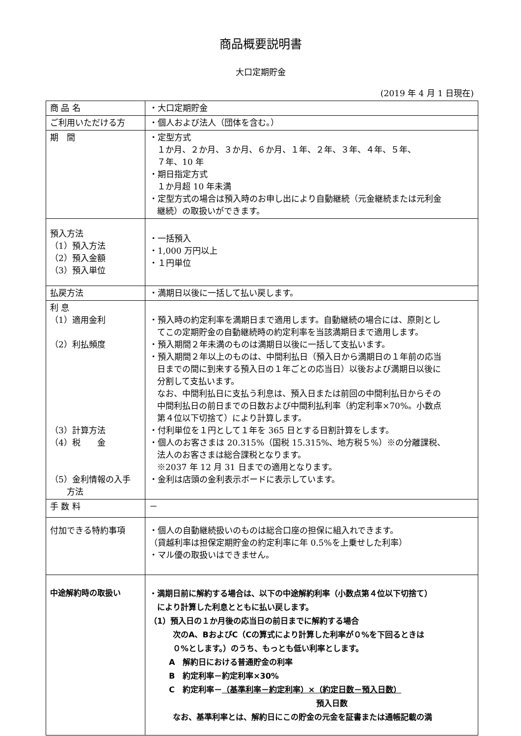商品概要説明書
大口定期貯金
(2019 年 4 月 1 日現在)
| 商 品 名 | ・大口定期貯金 |
| ご利用いただける方 | ・個人および法人（団体を含む。） |
| 期 間 | ・定型方式 １か月、２か月、３か月、６か月、１年、２年、３年、４年、５年、 ７年、10 年 ・期日指定方式 １か月超 10 年未満 ・定型方式の場合は預入時のお申し出により自動継続（元金継続または元利金 継続）の取扱いができます。 |
| 預入方法 （1）預入方法 （2）預入金額 （3）預入単位 | ・一括預入 ・1,000 万円以上 ・１円単位 |
| 払戻方法 | ・満期日以後に一括して払い戻します。 |
| 利 息 （1）適用金利 （2）利払頻度 （3）計算方法 （4）税 金 （5）金利情報の入手 方法 | ・預入時の約定利率を満期日まで適用します。自動継続の場合には、原則とし てこの定期貯金の自動継続時の約定利率を当該満期日まで適用します。 ・預入期間２年未満のものは満期日以後に一括して支払います。 ・預入期間２年以上のものは、中間利払日（預入日から満期日の１年前の応当 日までの間に到来する預入日の１年ごとの応当日）以後および満期日以後に 分割して支払います。 なお、中間利払日に支払う利息は、預入日または前回の中間利払日からその 中間利払日の前日までの日数および中間利払利率（約定利率×70%。小数点 第４位以下切捨て）により計算します。 ・付利単位を１円として１年を 365 日とする日割計算をします。 ・個人のお客さまは 20.315%（国税 15.315%、地方税５%）※の分離課税、 法人のお客さまは総合課税となります。 ※2037 年 12 月 31 日までの適用となります。 ・金利は店頭の金利表示ボードに表示しています。 |
| 手 数 料 | － |
| 付加できる特約事項 | ・個人の自動継続扱いのものは総合口座の担保に組入れできます。 （貸越利率は担保定期貯金の約定利率に年 0.5%を上乗せした利率） ・マル優の取扱いはできません。 |
| 中途解約時の取扱い | ・満期日前に解約する場合は、以下の中途解約利率（小数点第４位以下切捨て） により計算した利息とともに払い戻します。 （1）預入日の１か月後の応当日の前日までに解約する場合 次のA、BおよびC（Cの算式により計算した利率が０%を下回るときは ０%とします。）のうち、もっとも低い利率とします。 A 解約日における普通貯金の利率 B 約定利率－約定利率×30% C 約定利率－ （基準利率－約定利率）×（約定日数－預入日数） 預入日数 なお、基準利率とは、解約日にこの貯金の元金を証書または通帳記載の満 |